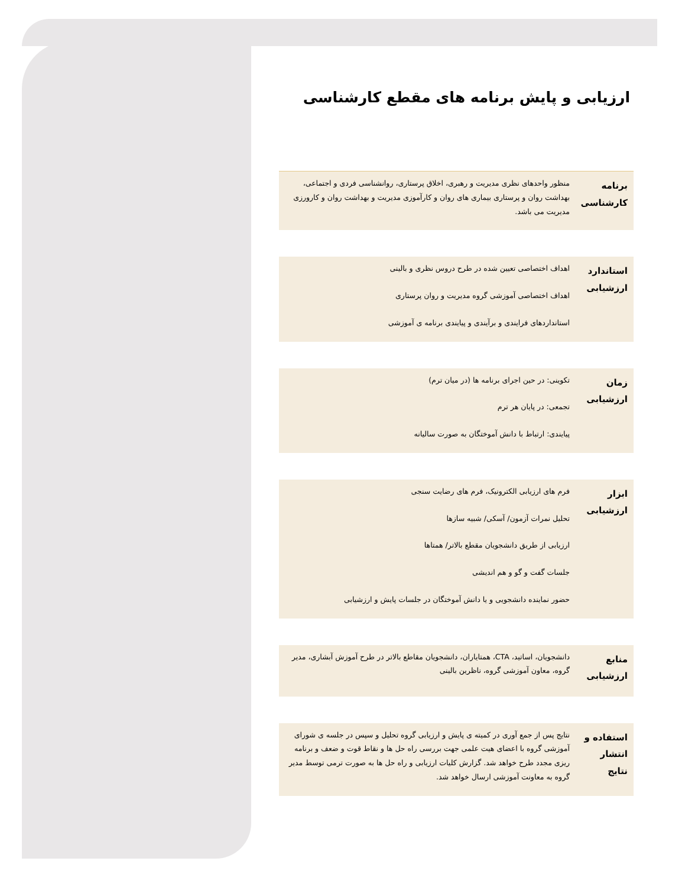ارزیابی و پایش برنامه های مقطع کارشناسی
| برنامه کارشناسی | منظور واحدهای نظری مدیریت و رهبری، اخلاق پرستاری، روانشناسی فردی و اجتماعی، بهداشت روان و پرستاری بیماری های روان و کارآموزی مدیریت و بهداشت روان و کارورزی مدیریت می باشد. |
| استاندارد ارزشیابی | اهداف اختصاصی تعیین شده در طرح دروس نظری و بالینی اهداف اختصاصی آموزشی گروه مدیریت و روان پرستاری استانداردهای فرایندی و برآیندی و پیایندی برنامه ی آموزشی |
| زمان ارزشیابی | تکوینی: در حین اجرای برنامه ها (در میان ترم) تجمعی: در پایان هر ترم پیایندی: ارتباط با دانش آموختگان به صورت سالیانه |
| ابزار ارزشیابی | فرم های ارزیابی الکترونیک، فرم های رضایت سنجی تحلیل نمرات آزمون/ آسکی/ شبیه سازها ارزیابی از طریق دانشجویان مقطع بالاتر/ همتاها جلسات گفت و گو و هم اندیشی حضور نماینده دانشجویی و یا دانش آموختگان در جلسات پایش و ارزشیابی |
| منابع ارزشیابی | دانشجویان، اساتید، CTA، همتایاران، دانشجویان مقاطع بالاتر در طرح آموزش آبشاری، مدیر گروه، معاون آموزشی گروه، ناظرین بالینی |
| استفاده و انتشار نتایج | نتایج پس از جمع آوری در کمیته ی پایش و ارزیابی گروه تحلیل و سپس در جلسه ی شورای آموزشی گروه با اعضای هیت علمی جهت بررسی راه حل ها و نقاط قوت و ضعف و برنامه ریزی مجدد طرح خواهد شد. گزارش کلیات ارزیابی و راه حل ها به صورت ترمی توسط مدیر گروه به معاونت آموزشی ارسال خواهد شد. |